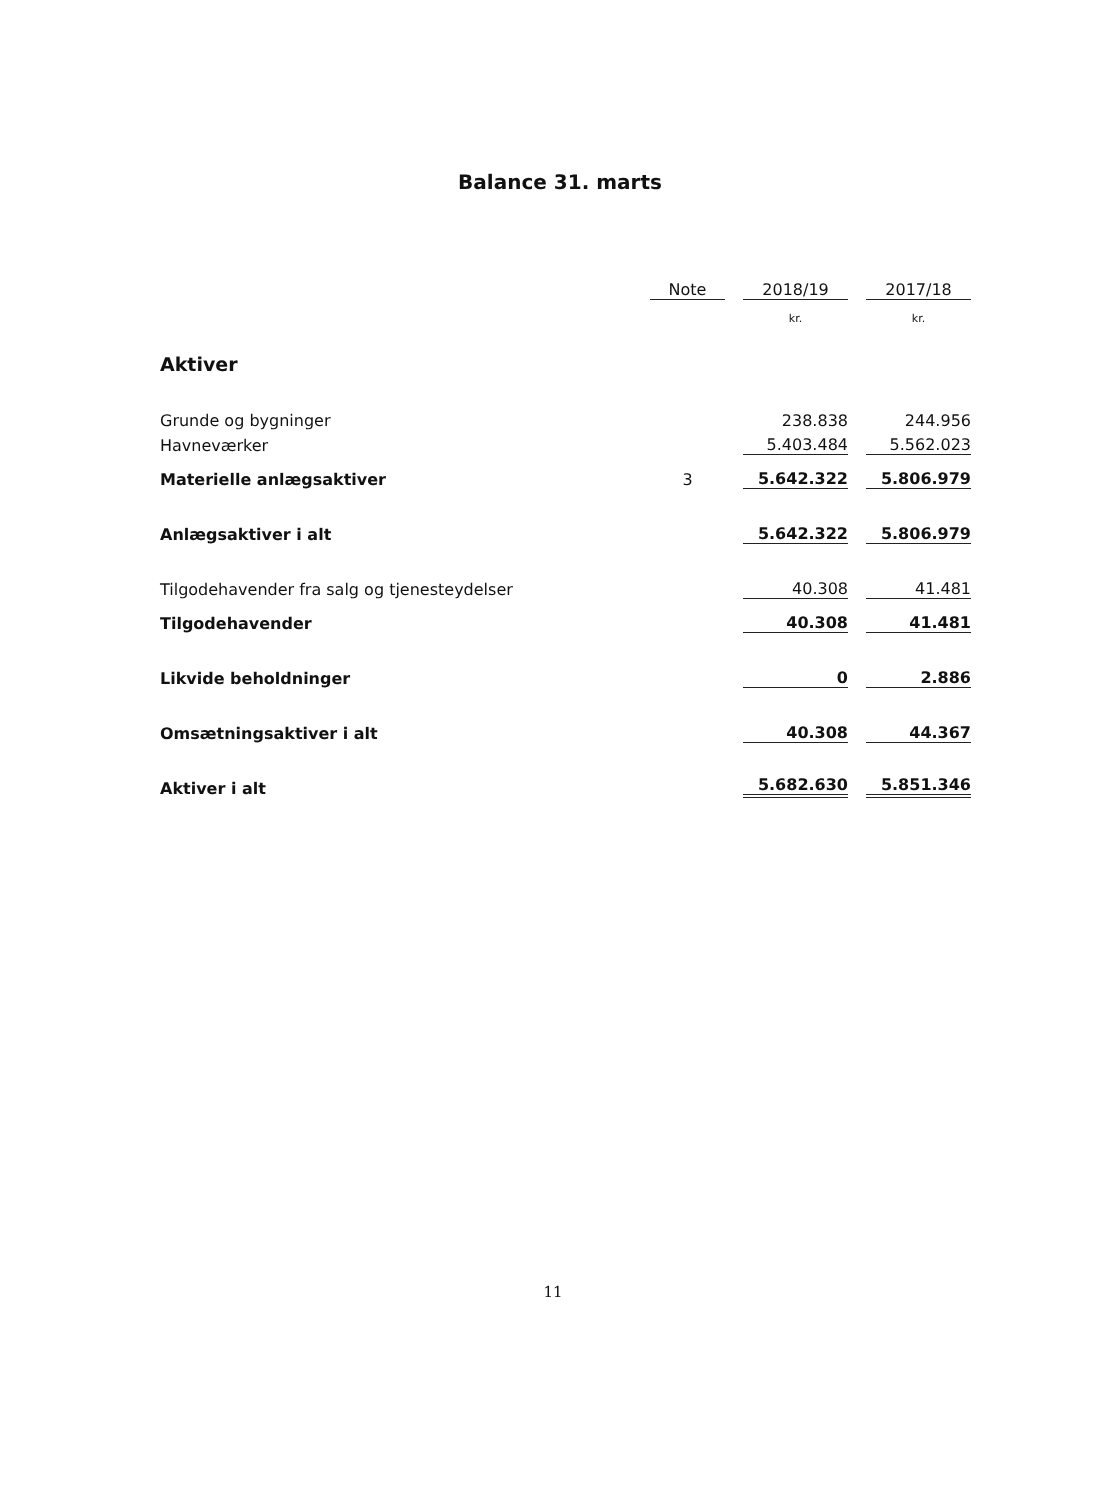Balance 31. marts
| | Note | 2018/19 | 2017/18 |
| --- | --- | --- | --- |
| | | kr. | kr. |
| Aktiver | | | |
| Grunde og bygninger | | 238.838 | 244.956 |
| Havneværker | | 5.403.484 | 5.562.023 |
| Materielle anlægsaktiver | 3 | 5.642.322 | 5.806.979 |
| Anlægsaktiver i alt | | 5.642.322 | 5.806.979 |
| Tilgodehavender fra salg og tjenesteydelser | | 40.308 | 41.481 |
| Tilgodehavender | | 40.308 | 41.481 |
| Likvide beholdninger | | 0 | 2.886 |
| Omsætningsaktiver i alt | | 40.308 | 44.367 |
| Aktiver i alt | | 5.682.630 | 5.851.346 |
11